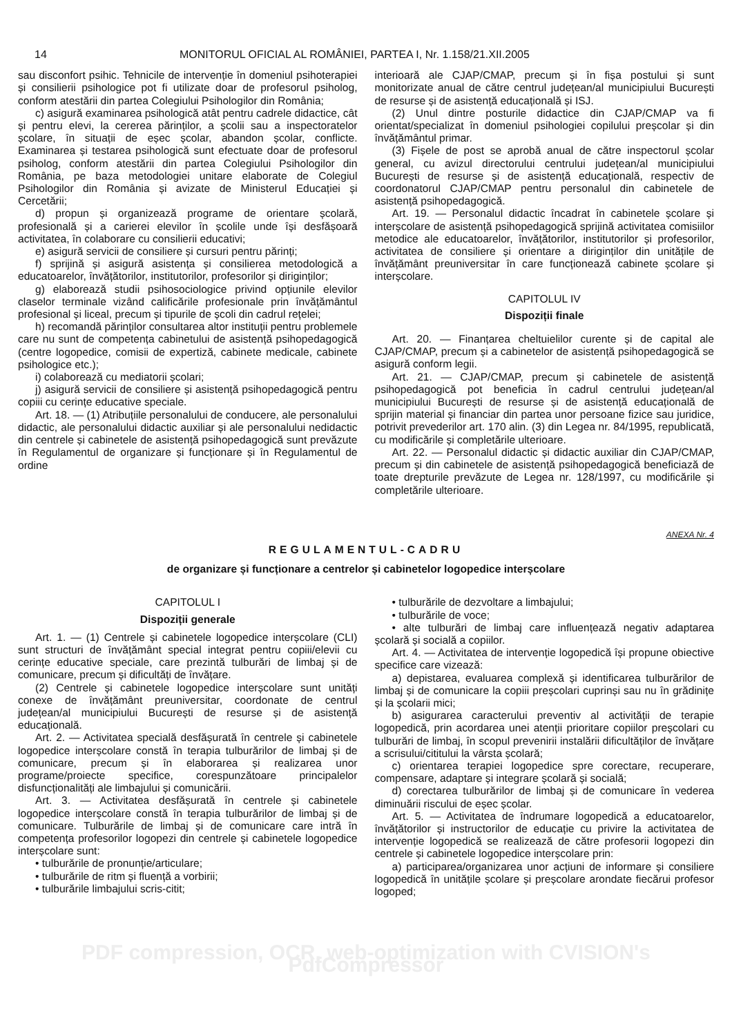14 MONITORUL OFICIAL AL ROMÂNIEI, PARTEA I, Nr. 1.158/21.XII.2005
sau disconfort psihic. Tehnicile de intervenție în domeniul psihoterapiei și consilierii psihologice pot fi utilizate doar de profesorul psiholog, conform atestării din partea Colegiului Psihologilor din România;
c) asigură examinarea psihologică atât pentru cadrele didactice, cât și pentru elevi, la cererea părinților, a școlii sau a inspectoratelor școlare, în situații de eșec școlar, abandon școlar, conflicte. Examinarea și testarea psihologică sunt efectuate doar de profesorul psiholog, conform atestării din partea Colegiului Psihologilor din România, pe baza metodologiei unitare elaborate de Colegiul Psihologilor din România și avizate de Ministerul Educației și Cercetării;
d) propun și organizează programe de orientare școlară, profesională și a carierei elevilor în școlile unde își desfășoară activitatea, în colaborare cu consilierii educativi;
e) asigură servicii de consiliere și cursuri pentru părinți;
f) sprijină și asigură asistența și consilierea metodologică a educatoarelor, învățătorilor, institutorilor, profesorilor și diriginților;
g) elaborează studii psihosociologice privind opțiunile elevilor claselor terminale vizând calificările profesionale prin învățământul profesional și liceal, precum și tipurile de școli din cadrul rețelei;
h) recomandă părinților consultarea altor instituții pentru problemele care nu sunt de competența cabinetului de asistență psihopedagogică (centre logopedice, comisii de expertiză, cabinete medicale, cabinete psihologice etc.);
i) colaborează cu mediatorii școlari;
j) asigură servicii de consiliere și asistență psihopedagogică pentru copiii cu cerințe educative speciale.
Art. 18. — (1) Atribuțiile personalului de conducere, ale personalului didactic, ale personalului didactic auxiliar și ale personalului nedidactic din centrele și cabinetele de asistență psihopedagogică sunt prevăzute în Regulamentul de organizare și funcționare și în Regulamentul de ordine
interioară ale CJAP/CMAP, precum și în fișa postului și sunt monitorizate anual de către centrul județean/al municipiului București de resurse și de asistență educațională și ISJ.
(2) Unul dintre posturile didactice din CJAP/CMAP va fi orientat/specializat în domeniul psihologiei copilului preșcolar și din învățământul primar.
(3) Fișele de post se aprobă anual de către inspectorul școlar general, cu avizul directorului centrului județean/al municipiului București de resurse și de asistență educațională, respectiv de coordonatorul CJAP/CMAP pentru personalul din cabinetele de asistență psihopedagogică.
Art. 19. — Personalul didactic încadrat în cabinetele școlare și interșcolare de asistență psihopedagogică sprijină activitatea comisiilor metodice ale educatoarelor, învățătorilor, institutorilor și profesorilor, activitatea de consiliere și orientare a diriginților din unitățile de învățământ preuniversitar în care funcționează cabinete școlare și interșcolare.
CAPITOLUL IV
Dispoziții finale
Art. 20. — Finanțarea cheltuielilor curente și de capital ale CJAP/CMAP, precum și a cabinetelor de asistență psihopedagogică se asigură conform legii.
Art. 21. — CJAP/CMAP, precum și cabinetele de asistență psihopedagogică pot beneficia în cadrul centrului județean/al municipiului București de resurse și de asistență educațională de sprijin material și financiar din partea unor persoane fizice sau juridice, potrivit prevederilor art. 170 alin. (3) din Legea nr. 84/1995, republicată, cu modificările și completările ulterioare.
Art. 22. — Personalul didactic și didactic auxiliar din CJAP/CMAP, precum și din cabinetele de asistență psihopedagogică beneficiază de toate drepturile prevăzute de Legea nr. 128/1997, cu modificările și completările ulterioare.
ANEXA Nr. 4
REGULAMENTUL-CADRU
de organizare și funcționare a centrelor și cabinetelor logopedice interșcolare
CAPITOLUL I
Dispoziții generale
Art. 1. — (1) Centrele și cabinetele logopedice interșcolare (CLI) sunt structuri de învățământ special integrat pentru copiii/elevii cu cerințe educative speciale, care prezintă tulburări de limbaj și de comunicare, precum și dificultăți de învățare.
(2) Centrele și cabinetele logopedice interșcolare sunt unități conexe de învățământ preuniversitar, coordonate de centrul județean/al municipiului București de resurse și de asistență educațională.
Art. 2. — Activitatea specială desfășurată în centrele și cabinetele logopedice interșcolare constă în terapia tulburărilor de limbaj și de comunicare, precum și în elaborarea și realizarea unor programe/proiecte specifice, corespunzătoare principalelor disfuncționalități ale limbajului și comunicării.
Art. 3. — Activitatea desfășurată în centrele și cabinetele logopedice interșcolare constă în terapia tulburărilor de limbaj și de comunicare. Tulburările de limbaj și de comunicare care intră în competența profesorilor logopezi din centrele și cabinetele logopedice interșcolare sunt:
• tulburările de pronunție/articulare;
• tulburările de ritm și fluență a vorbirii;
• tulburările limbajului scris-citit;
• tulburările de dezvoltare a limbajului;
• tulburările de voce;
• alte tulburări de limbaj care influențează negativ adaptarea școlară și socială a copiilor.
Art. 4. — Activitatea de intervenție logopedică își propune obiective specifice care vizează:
a) depistarea, evaluarea complexă și identificarea tulburărilor de limbaj și de comunicare la copiii preșcolari cuprinși sau nu în grădinițe și la școlarii mici;
b) asigurarea caracterului preventiv al activității de terapie logopedică, prin acordarea unei atenții prioritare copiilor preșcolari cu tulburări de limbaj, în scopul prevenirii instalării dificultăților de învățare a scrisului/cititului la vârsta școlară;
c) orientarea terapiei logopedice spre corectare, recuperare, compensare, adaptare și integrare școlară și socială;
d) corectarea tulburărilor de limbaj și de comunicare în vederea diminuării riscului de eșec școlar.
Art. 5. — Activitatea de îndrumare logopedică a educatoarelor, învățătorilor și instructorilor de educație cu privire la activitatea de intervenție logopedică se realizează de către profesorii logopezi din centrele și cabinetele logopedice interșcolare prin:
a) participarea/organizarea unor acțiuni de informare și consiliere logopedică în unitățile școlare și preșcolare arondate fiecărui profesor logoped;
PDF compression, OCR, web-optimization with CVISION's PdfCompressor